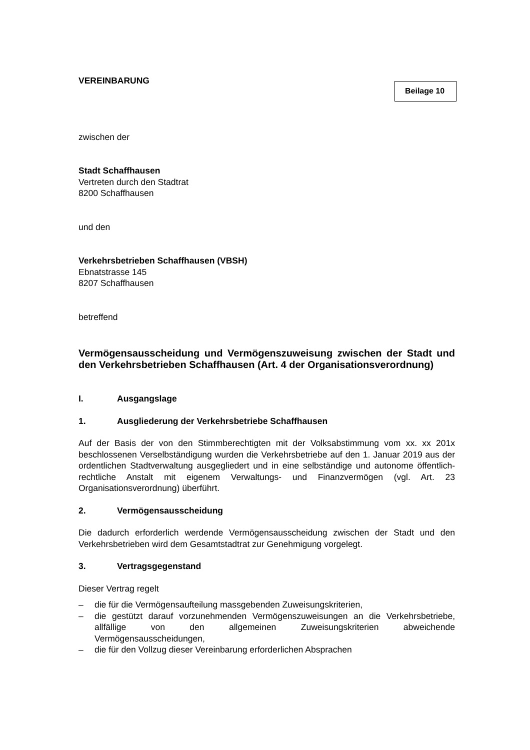VEREINBARUNG
Beilage 10
zwischen der
Stadt Schaffhausen
Vertreten durch den Stadtrat
8200 Schaffhausen
und den
Verkehrsbetrieben Schaffhausen (VBSH)
Ebnatstrasse 145
8207 Schaffhausen
betreffend
Vermögensausscheidung und Vermögenszuweisung zwischen der Stadt und den Verkehrsbetrieben Schaffhausen (Art. 4 der Organisationsverordnung)
I. Ausgangslage
1. Ausgliederung der Verkehrsbetriebe Schaffhausen
Auf der Basis der von den Stimmberechtigten mit der Volksabstimmung vom xx. xx 201x beschlossenen Verselbständigung wurden die Verkehrsbetriebe auf den 1. Januar 2019 aus der ordentlichen Stadtverwaltung ausgegliedert und in eine selbständige und autonome öffentlich-rechtliche Anstalt mit eigenem Verwaltungs- und Finanzvermögen (vgl. Art. 23 Organisationsverordnung) überführt.
2. Vermögensausscheidung
Die dadurch erforderlich werdende Vermögensausscheidung zwischen der Stadt und den Verkehrsbetrieben wird dem Gesamtstadtrat zur Genehmigung vorgelegt.
3. Vertragsgegenstand
Dieser Vertrag regelt
– die für die Vermögensaufteilung massgebenden Zuweisungskriterien,
– die gestützt darauf vorzunehmenden Vermögenszuweisungen an die Verkehrsbetriebe, allfällige von den allgemeinen Zuweisungskriterien abweichende Vermögensausscheidungen,
– die für den Vollzug dieser Vereinbarung erforderlichen Absprachen